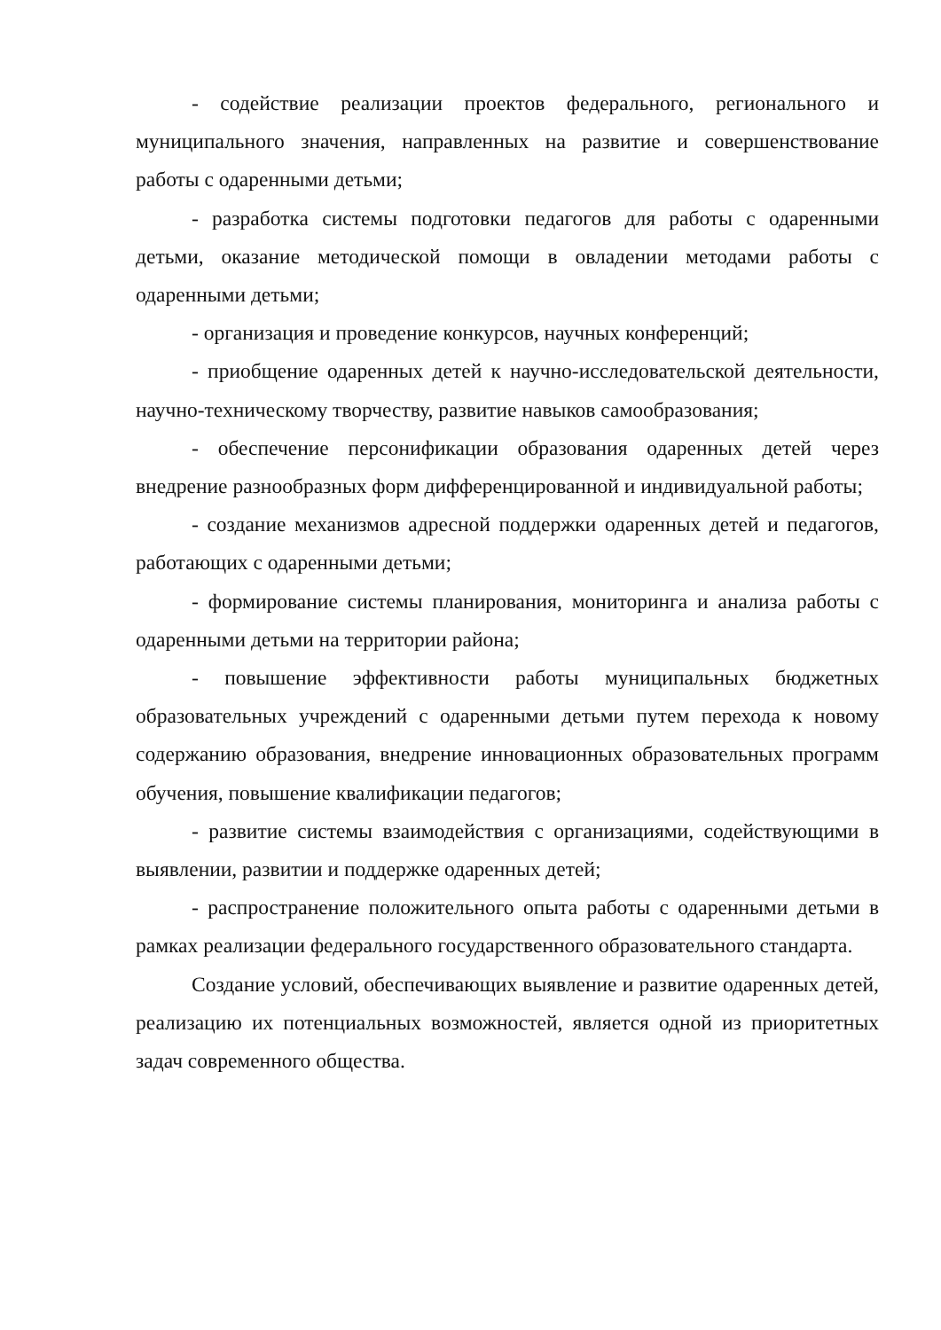- содействие реализации проектов федерального, регионального и муниципального значения, направленных на развитие и совершенствование работы с одаренными детьми;
- разработка системы подготовки педагогов для работы с одаренными детьми, оказание методической помощи в овладении методами работы с одаренными детьми;
- организация и проведение конкурсов, научных конференций;
- приобщение одаренных детей к научно-исследовательской деятельности, научно-техническому творчеству, развитие навыков самообразования;
- обеспечение персонификации образования одаренных детей через внедрение разнообразных форм дифференцированной и индивидуальной работы;
- создание механизмов адресной поддержки одаренных детей и педагогов, работающих с одаренными детьми;
- формирование системы планирования, мониторинга и анализа работы с одаренными детьми на территории района;
- повышение эффективности работы муниципальных бюджетных образовательных учреждений с одаренными детьми путем перехода к новому содержанию образования, внедрение инновационных образовательных программ обучения, повышение квалификации педагогов;
- развитие системы взаимодействия с организациями, содействующими в выявлении, развитии и поддержке одаренных детей;
- распространение положительного опыта работы с одаренными детьми в рамках реализации федерального государственного образовательного стандарта.
Создание условий, обеспечивающих выявление и развитие одаренных детей, реализацию их потенциальных возможностей, является одной из приоритетных задач современного общества.